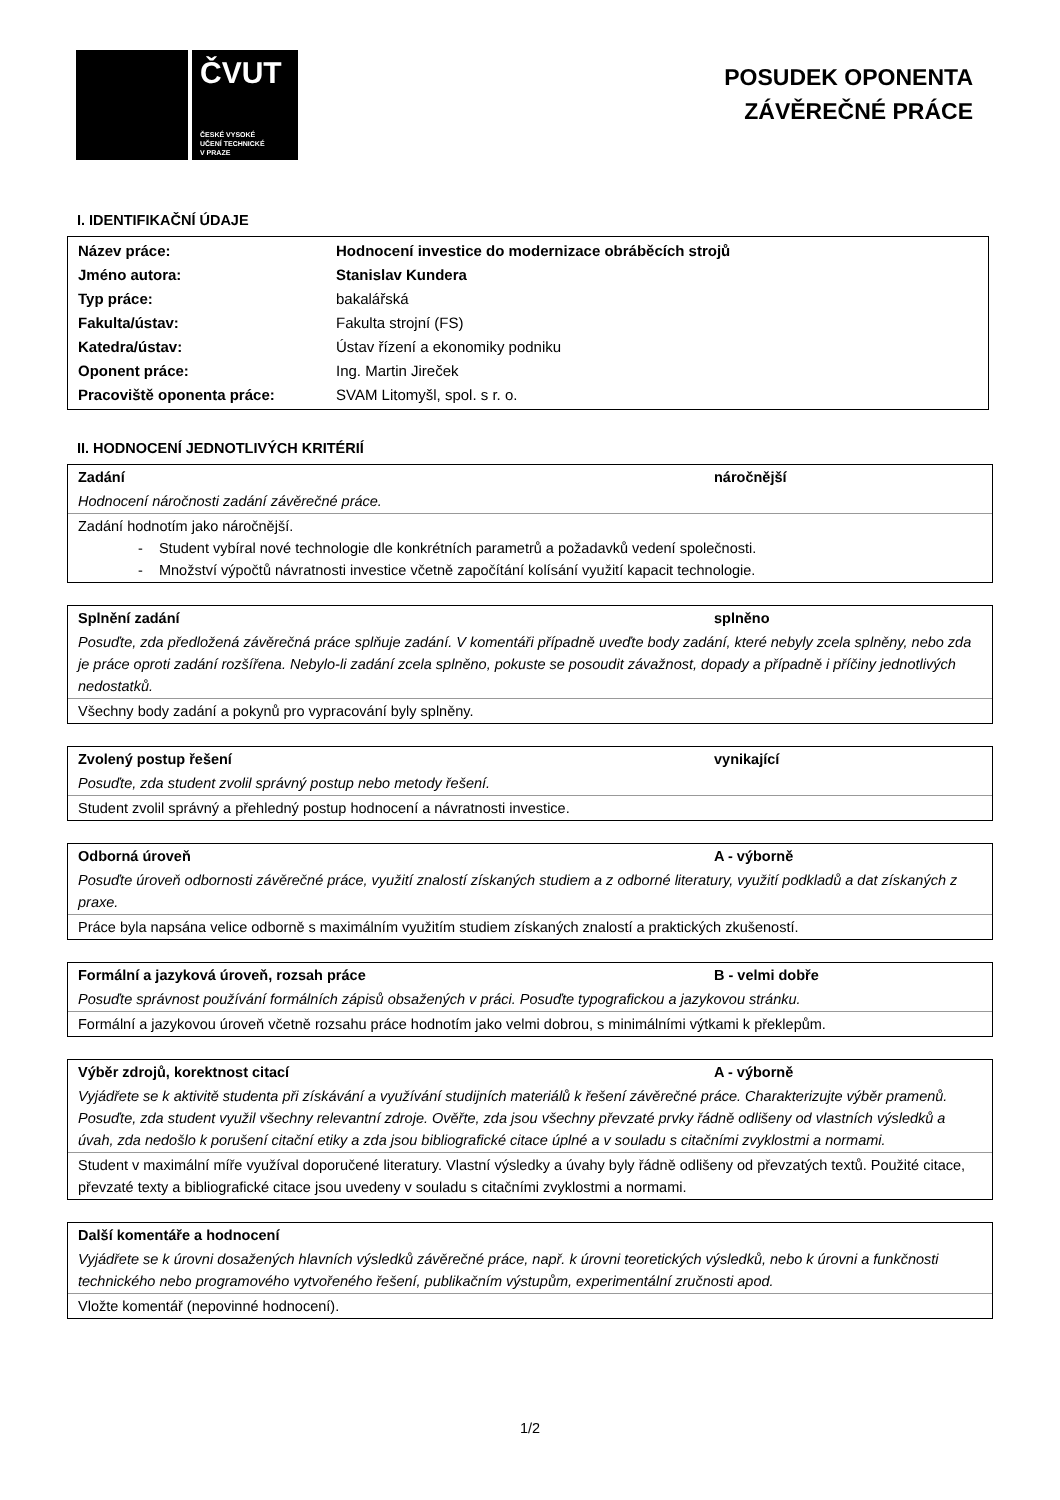ČVUT
ČESKÉ VYSOKÉ
UČENÍ TECHNICKÉ
V PRAZE
POSUDEK OPONENTA
ZÁVĚREČNÉ PRÁCE
I. IDENTIFIKAČNÍ ÚDAJE
| Název práce: | Hodnocení investice do modernizace obráběcích strojů |
| Jméno autora: | Stanislav Kundera |
| Typ práce: | bakalářská |
| Fakulta/ústav: | Fakulta strojní (FS) |
| Katedra/ústav: | Ústav řízení a ekonomiky podniku |
| Oponent práce: | Ing. Martin Jireček |
| Pracoviště oponenta práce: | SVAM Litomyšl, spol. s r. o. |
II. HODNOCENÍ JEDNOTLIVÝCH KRITÉRIÍ
Zadání náročnější
Hodnocení náročnosti zadání závěrečné práce.
Zadání hodnotím jako náročnější.
- Student vybíral nové technologie dle konkrétních parametrů a požadavků vedení společnosti.
- Množství výpočtů návratnosti investice včetně započítání kolísání využití kapacit technologie.
Splnění zadání splněno
Posuďte, zda předložená závěrečná práce splňuje zadání. V komentáři případně uveďte body zadání, které nebyly zcela splněny, nebo zda je práce oproti zadání rozšířena. Nebylo-li zadání zcela splněno, pokuste se posoudit závažnost, dopady a případně i příčiny jednotlivých nedostatků.
Všechny body zadání a pokynů pro vypracování byly splněny.
Zvolený postup řešení vynikající
Posuďte, zda student zvolil správný postup nebo metody řešení.
Student zvolil správný a přehledný postup hodnocení a návratnosti investice.
Odborná úroveň A - výborně
Posuďte úroveň odbornosti závěrečné práce, využití znalostí získaných studiem a z odborné literatury, využití podkladů a dat získaných z praxe.
Práce byla napsána velice odborně s maximálním využitím studiem získaných znalostí a praktických zkušeností.
Formální a jazyková úroveň, rozsah práce B - velmi dobře
Posuďte správnost používání formálních zápisů obsažených v práci. Posuďte typografickou a jazykovou stránku.
Formální a jazykovou úroveň včetně rozsahu práce hodnotím jako velmi dobrou, s minimálními výtkami k překlepům.
Výběr zdrojů, korektnost citací A - výborně
Vyjádřete se k aktivitě studenta při získávání a využívání studijních materiálů k řešení závěrečné práce. Charakterizujte výběr pramenů. Posuďte, zda student využil všechny relevantní zdroje. Ověřte, zda jsou všechny převzaté prvky řádně odlišeny od vlastních výsledků a úvah, zda nedošlo k porušení citační etiky a zda jsou bibliografické citace úplné a v souladu s citačními zvyklostmi a normami.
Student v maximální míře využíval doporučené literatury. Vlastní výsledky a úvahy byly řádně odlišeny od převzatých textů. Použité citace, převzaté texty a bibliografické citace jsou uvedeny v souladu s citačními zvyklostmi a normami.
Další komentáře a hodnocení
Vyjádřete se k úrovni dosažených hlavních výsledků závěrečné práce, např. k úrovni teoretických výsledků, nebo k úrovni a funkčnosti technického nebo programového vytvořeného řešení, publikačním výstupům, experimentální zručnosti apod.
Vložte komentář (nepovinné hodnocení).
1/2